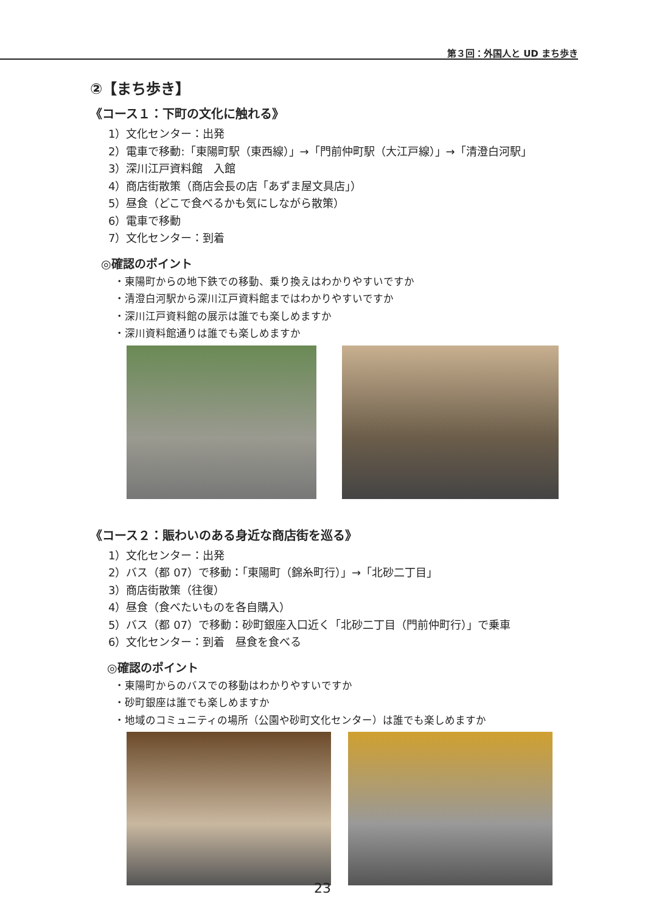第３回：外国人と UD まち歩き
②【まち歩き】
《コース１：下町の文化に触れる》
1）文化センター：出発
2）電車で移動:「東陽町駅（東西線）」→「門前仲町駅（大江戸線）」→「清澄白河駅」
3）深川江戸資料館　入館
4）商店街散策（商店会長の店「あずま屋文具店」）
5）昼食（どこで食べるかも気にしながら散策）
6）電車で移動
7）文化センター：到着
◎確認のポイント
・東陽町からの地下鉄での移動、乗り換えはわかりやすいですか
・清澄白河駅から深川江戸資料館まではわかりやすいですか
・深川江戸資料館の展示は誰でも楽しめますか
・深川資料館通りは誰でも楽しめますか
《コース２：賑わいのある身近な商店街を巡る》
1）文化センター：出発
2）バス（都 07）で移動：「東陽町（錦糸町行）」→「北砂二丁目」
3）商店街散策（往復）
4）昼食（食べたいものを各自購入）
5）バス（都 07）で移動：砂町銀座入口近く「北砂二丁目（門前仲町行）」で乗車
6）文化センター：到着　昼食を食べる
◎確認のポイント
・東陽町からのバスでの移動はわかりやすいですか
・砂町銀座は誰でも楽しめますか
・地域のコミュニティの場所（公園や砂町文化センター）は誰でも楽しめますか
23